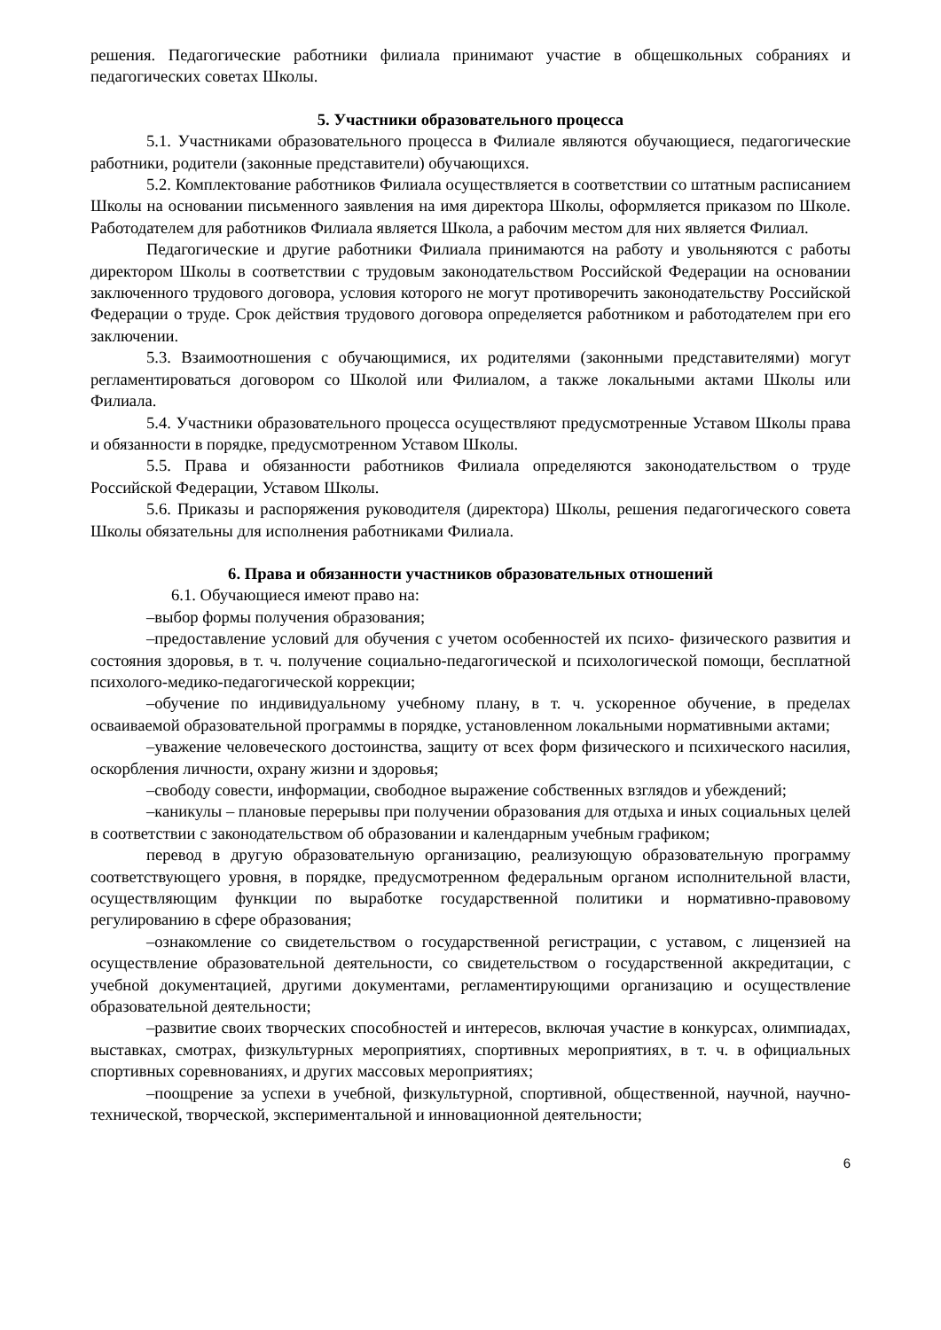решения. Педагогические работники филиала принимают участие в общешкольных собраниях и педагогических советах Школы.
5. Участники образовательного процесса
5.1. Участниками образовательного процесса в Филиале являются обучающиеся, педагогические работники, родители (законные представители) обучающихся.
5.2. Комплектование работников Филиала осуществляется в соответствии со штатным расписанием Школы на основании письменного заявления на имя директора Школы, оформляется приказом по Школе. Работодателем для работников Филиала является Школа, а рабочим местом для них является Филиал.
Педагогические и другие работники Филиала принимаются на работу и увольняются с работы директором Школы в соответствии с трудовым законодательством Российской Федерации на основании заключенного трудового договора, условия которого не могут противоречить законодательству Российской Федерации о труде. Срок действия трудового договора определяется работником и работодателем при его заключении.
5.3. Взаимоотношения с обучающимися, их родителями (законными представителями) могут регламентироваться договором со Школой или Филиалом, а также локальными актами Школы или Филиала.
5.4. Участники образовательного процесса осуществляют предусмотренные Уставом Школы права и обязанности в порядке, предусмотренном Уставом Школы.
5.5. Права и обязанности работников Филиала определяются законодательством о труде Российской Федерации, Уставом Школы.
5.6. Приказы и распоряжения руководителя (директора) Школы, решения педагогического совета Школы обязательны для исполнения работниками Филиала.
6. Права и обязанности участников образовательных отношений
6.1. Обучающиеся имеют право на:
–выбор формы получения образования;
–предоставление условий для обучения с учетом особенностей их психо- физического развития и состояния здоровья, в т. ч. получение социально-педагогической и психологической помощи, бесплатной психолого-медико-педагогической коррекции;
–обучение по индивидуальному учебному плану, в т. ч. ускоренное обучение, в пределах осваиваемой образовательной программы в порядке, установленном локальными нормативными актами;
–уважение человеческого достоинства, защиту от всех форм физического и психического насилия, оскорбления личности, охрану жизни и здоровья;
–свободу совести, информации, свободное выражение собственных взглядов и убеждений;
–каникулы – плановые перерывы при получении образования для отдыха и иных социальных целей в соответствии с законодательством об образовании и календарным учебным графиком;
перевод в другую образовательную организацию, реализующую образовательную программу соответствующего уровня, в порядке, предусмотренном федеральным органом исполнительной власти, осуществляющим функции по выработке государственной политики и нормативно-правовому регулированию в сфере образования;
–ознакомление со свидетельством о государственной регистрации, с уставом, с лицензией на осуществление образовательной деятельности, со свидетельством о государственной аккредитации, с учебной документацией, другими документами, регламентирующими организацию и осуществление образовательной деятельности;
–развитие своих творческих способностей и интересов, включая участие в конкурсах, олимпиадах, выставках, смотрах, физкультурных мероприятиях, спортивных мероприятиях, в т. ч. в официальных спортивных соревнованиях, и других массовых мероприятиях;
–поощрение за успехи в учебной, физкультурной, спортивной, общественной, научной, научно-технической, творческой, экспериментальной и инновационной деятельности;
6